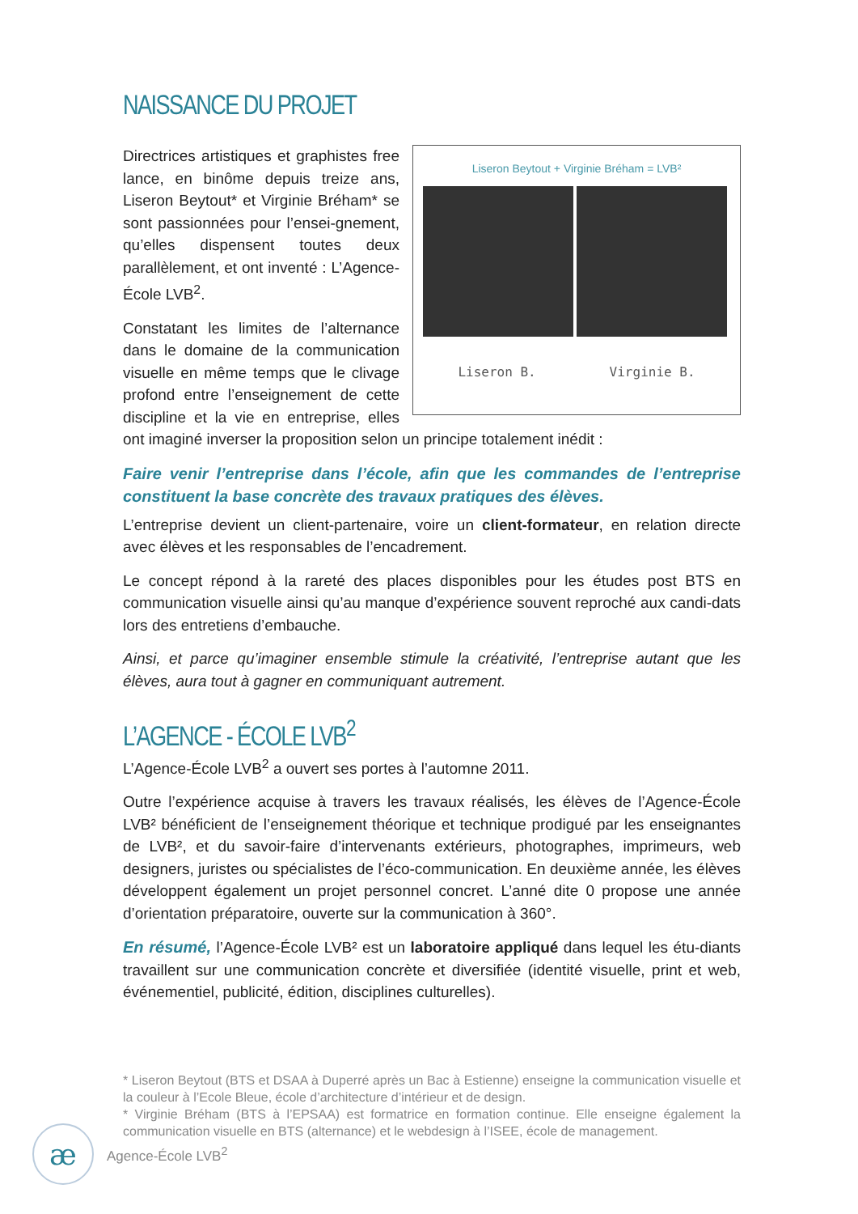NAISSANCE DU PROJET
Liseron Beytout + Virginie Bréham = LVB²
Liseron B. Virginie B.
Directrices artistiques et graphistes free lance, en binôme depuis treize ans, Liseron Beytout* et Virginie Bréham* se sont passionnées pour l’ensei-gnement, qu’elles dispensent toutes deux parallèlement, et ont inventé : L’Agence-École LVB<sup>2</sup>.
Constatant les limites de l’alternance dans le domaine de la communication visuelle en même temps que le clivage profond entre l’enseignement de cette discipline et la vie en entreprise, elles ont imaginé inverser la proposition selon un principe totalement inédit :
Faire venir l’entreprise dans l’école, afin que les commandes de l’entreprise constituent la base concrète des travaux pratiques des élèves.
L’entreprise devient un client-partenaire, voire un client-formateur, en relation directe avec élèves et les responsables de l’encadrement.
Le concept répond à la rareté des places disponibles pour les études post BTS en communication visuelle ainsi qu’au manque d’expérience souvent reproché aux candi-dats lors des entretiens d’embauche.
Ainsi, et parce qu’imaginer ensemble stimule la créativité, l’entreprise autant que les élèves, aura tout à gagner en communiquant autrement.
L’AGENCE - ÉCOLE LVB<sup>2</sup>
L’Agence-École LVB<sup>2</sup> a ouvert ses portes à l’automne 2011.
Outre l’expérience acquise à travers les travaux réalisés, les élèves de l’Agence-École LVB² bénéficient de l’enseignement théorique et technique prodigué par les enseignantes de LVB², et du savoir-faire d’intervenants extérieurs, photographes, imprimeurs, web designers, juristes ou spécialistes de l’éco-communication. En deuxième année, les élèves développent également un projet personnel concret. L’anné dite 0 propose une année d’orientation préparatoire, ouverte sur la communication à 360°.
En résumé, l’Agence-École LVB² est un laboratoire appliqué dans lequel les étu-diants travaillent sur une communication concrète et diversifiée (identité visuelle, print et web, événementiel, publicité, édition, disciplines culturelles).
* Liseron Beytout (BTS et DSAA à Duperré après un Bac à Estienne) enseigne la communication visuelle et la couleur à l’Ecole Bleue, école d’architecture d’intérieur et de design.
* Virginie Bréham (BTS à l’EPSAA) est formatrice en formation continue. Elle enseigne également la communication visuelle en BTS (alternance) et le webdesign à l’ISEE, école de management.
æ
Agence-École LVB<sup>2</sup>